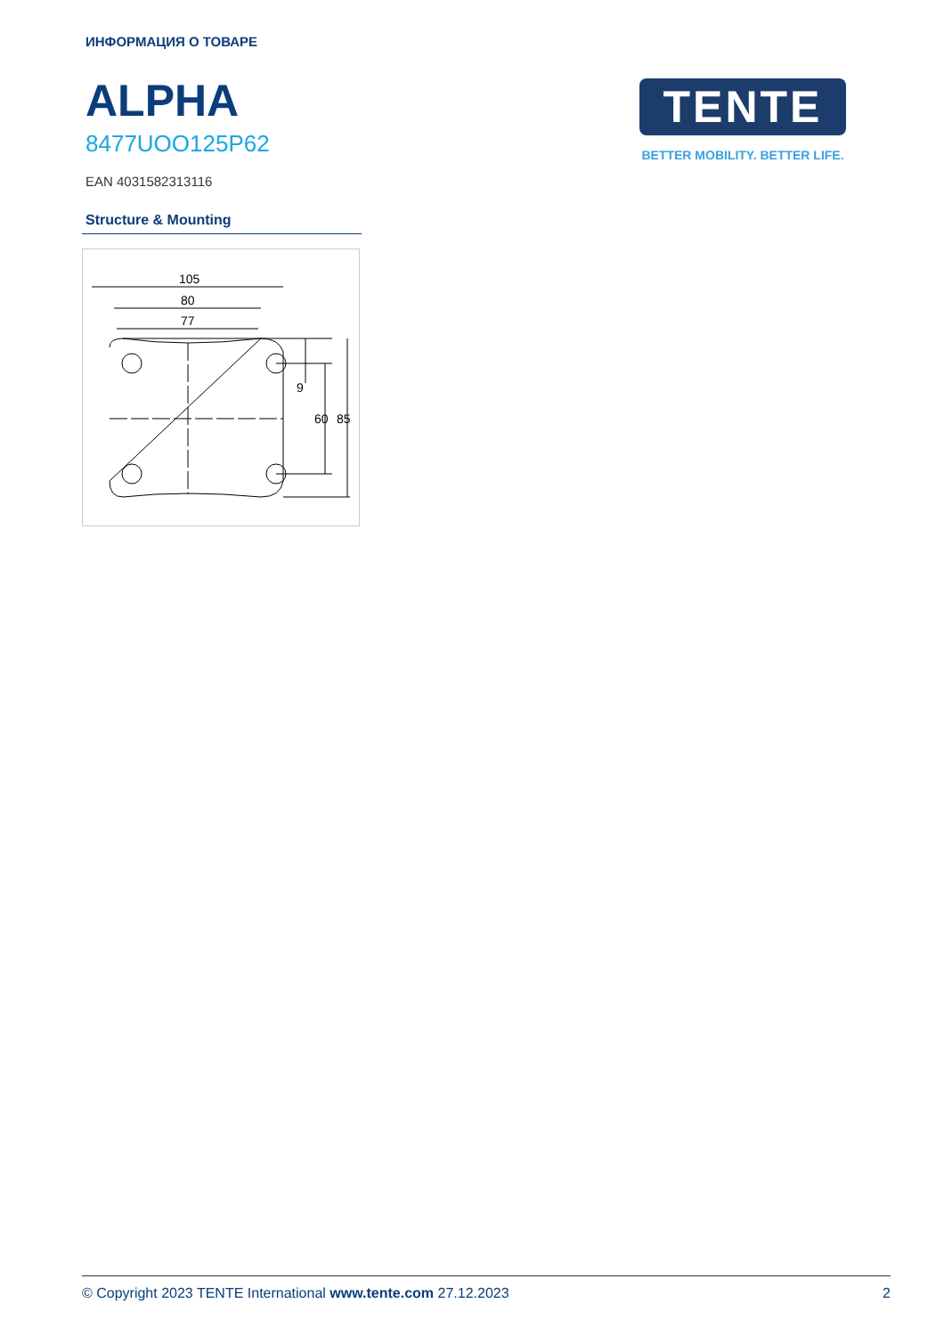ИНФОРМАЦИЯ О ТОВАРЕ
ALPHA
8477UOO125P62
EAN 4031582313116
Structure & Mounting
105
80
77
9
60
85
TENTE
BETTER MOBILITY. BETTER LIFE.
© Copyright 2023 TENTE International www.tente.com 27.12.2023 2